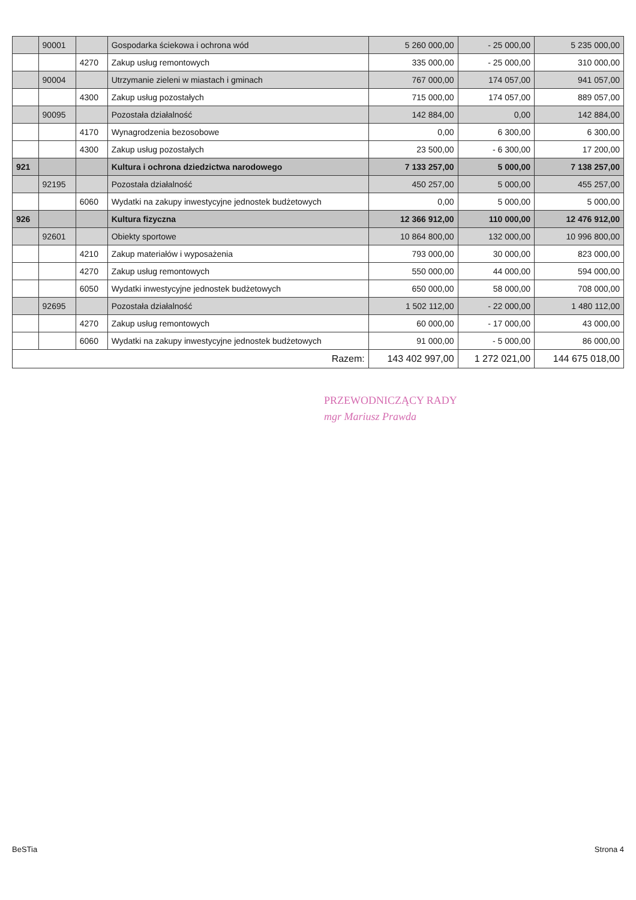| | 90001 | | Gospodarka ściekowa i ochrona wód | 5 260 000,00 | - 25 000,00 | 5 235 000,00 |
| | | 4270 | Zakup usług remontowych | 335 000,00 | - 25 000,00 | 310 000,00 |
| | 90004 | | Utrzymanie zieleni w miastach i gminach | 767 000,00 | 174 057,00 | 941 057,00 |
| | | 4300 | Zakup usług pozostałych | 715 000,00 | 174 057,00 | 889 057,00 |
| | 90095 | | Pozostała działalność | 142 884,00 | 0,00 | 142 884,00 |
| | | 4170 | Wynagrodzenia bezosobowe | 0,00 | 6 300,00 | 6 300,00 |
| | | 4300 | Zakup usług pozostałych | 23 500,00 | - 6 300,00 | 17 200,00 |
| 921 | | | Kultura i ochrona dziedzictwa narodowego | 7 133 257,00 | 5 000,00 | 7 138 257,00 |
| | 92195 | | Pozostała działalność | 450 257,00 | 5 000,00 | 455 257,00 |
| | | 6060 | Wydatki na zakupy inwestycyjne jednostek budżetowych | 0,00 | 5 000,00 | 5 000,00 |
| 926 | | | Kultura fizyczna | 12 366 912,00 | 110 000,00 | 12 476 912,00 |
| | 92601 | | Obiekty sportowe | 10 864 800,00 | 132 000,00 | 10 996 800,00 |
| | | 4210 | Zakup materiałów i wyposażenia | 793 000,00 | 30 000,00 | 823 000,00 |
| | | 4270 | Zakup usług remontowych | 550 000,00 | 44 000,00 | 594 000,00 |
| | | 6050 | Wydatki inwestycyjne jednostek budżetowych | 650 000,00 | 58 000,00 | 708 000,00 |
| | 92695 | | Pozostała działalność | 1 502 112,00 | - 22 000,00 | 1 480 112,00 |
| | | 4270 | Zakup usług remontowych | 60 000,00 | - 17 000,00 | 43 000,00 |
| | | 6060 | Wydatki na zakupy inwestycyjne jednostek budżetowych | 91 000,00 | - 5 000,00 | 86 000,00 |
| Razem: | | | | 143 402 997,00 | 1 272 021,00 | 144 675 018,00 |
PRZEWODNICZĄCY RADY
mgr Mariusz Prawda
BeSTia Strona 4